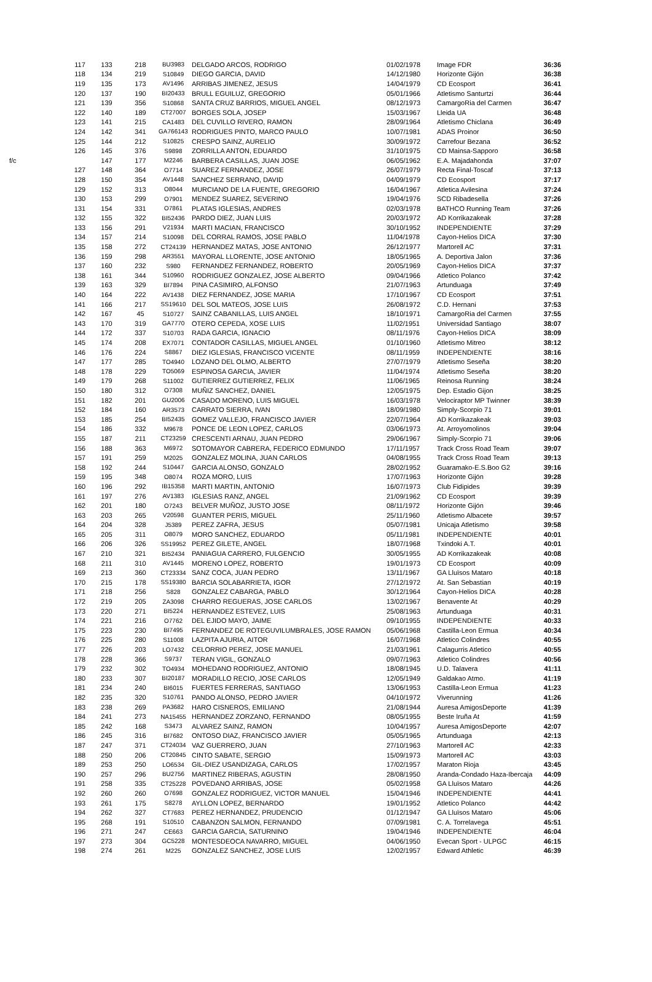| 117 | 133 | 218 | BU3983 | DELGADO ARCOS, RODRIGO | 01/02/1978 | Image FDR | 36:36 |
| 118 | 134 | 219 | S10849 | DIEGO GARCIA, DAVID | 14/12/1980 | Horizonte Gijón | 36:38 |
| 119 | 135 | 173 | AV1496 | ARRIBAS JIMENEZ, JESUS | 14/04/1979 | CD Ecosport | 36:41 |
| 120 | 137 | 190 | BI20433 | BRULL EGUILUZ, GREGORIO | 05/01/1966 | Atletismo Santurtzi | 36:44 |
| 121 | 139 | 356 | S10868 | SANTA CRUZ BARRIOS, MIGUEL ANGEL | 08/12/1973 | CamargoRia del Carmen | 36:47 |
| 122 | 140 | 189 | CT27007 | BORGES SOLA, JOSEP | 15/03/1967 | Lleida UA | 36:48 |
| 123 | 141 | 215 | CA1483 | DEL CUVILLO RIVERO, RAMON | 28/09/1964 | Atletismo Chiclana | 36:49 |
| 124 | 142 | 341 | GA766143 | RODRIGUES PINTO, MARCO PAULO | 10/07/1981 | ADAS Proinor | 36:50 |
| 125 | 144 | 212 | S10825 | CRESPO SAINZ, AURELIO | 30/09/1972 | Carrefour Bezana | 36:52 |
| 126 | 145 | 376 | S9898 | ZORRILLA ANTON, EDUARDO | 31/10/1975 | CD Mainsa-Sapporo | 36:58 |
| f/c | 147 | 177 | M2246 | BARBERA CASILLAS, JUAN JOSE | 06/05/1962 | E.A. Majadahonda | 37:07 |
| 127 | 148 | 364 | O7714 | SUAREZ FERNANDEZ, JOSE | 26/07/1979 | Recta Final-Toscaf | 37:13 |
| 128 | 150 | 354 | AV1448 | SANCHEZ SERRANO, DAVID | 04/09/1979 | CD Ecosport | 37:17 |
| 129 | 152 | 313 | O8044 | MURCIANO DE LA FUENTE, GREGORIO | 16/04/1967 | Atletica Avilesina | 37:24 |
| 130 | 153 | 299 | O7901 | MENDEZ SUAREZ, SEVERINO | 19/04/1976 | SCD Ribadesella | 37:26 |
| 131 | 154 | 331 | O7861 | PLATAS IGLESIAS, ANDRES | 02/03/1978 | BATHCO Running Team | 37:26 |
| 132 | 155 | 322 | BI52436 | PARDO DIEZ, JUAN LUIS | 20/03/1972 | AD Korrikazakeak | 37:28 |
| 133 | 156 | 291 | V21934 | MARTI MACIAN, FRANCISCO | 30/10/1952 | INDEPENDIENTE | 37:29 |
| 134 | 157 | 214 | S10098 | DEL CORRAL RAMOS, JOSE PABLO | 11/04/1978 | Cayon-Helios DICA | 37:30 |
| 135 | 158 | 272 | CT24139 | HERNANDEZ MATAS, JOSE ANTONIO | 26/12/1977 | Martorell AC | 37:31 |
| 136 | 159 | 298 | AR3551 | MAYORAL LLORENTE, JOSE ANTONIO | 18/05/1965 | A. Deportiva Jalon | 37:36 |
| 137 | 160 | 232 | S980 | FERNANDEZ FERNANDEZ, ROBERTO | 20/05/1969 | Cayon-Helios DICA | 37:37 |
| 138 | 161 | 344 | S10960 | RODRIGUEZ GONZALEZ, JOSE ALBERTO | 09/04/1966 | Atletico Polanco | 37:42 |
| 139 | 163 | 329 | BI7894 | PINA CASIMIRO, ALFONSO | 21/07/1963 | Artunduaga | 37:49 |
| 140 | 164 | 222 | AV1438 | DIEZ FERNANDEZ, JOSE MARIA | 17/10/1967 | CD Ecosport | 37:51 |
| 141 | 166 | 217 | SS19610 | DEL SOL MATEOS, JOSE LUIS | 26/08/1972 | C.D. Hernani | 37:53 |
| 142 | 167 | 45 | S10727 | SAINZ CABANILLAS, LUIS ANGEL | 18/10/1971 | CamargoRia del Carmen | 37:55 |
| 143 | 170 | 319 | GA7770 | OTERO CEPEDA, XOSE LUIS | 11/02/1951 | Universidad Santiago | 38:07 |
| 144 | 172 | 337 | S10703 | RADA GARCIA, IGNACIO | 08/11/1976 | Cayon-Helios DICA | 38:09 |
| 145 | 174 | 208 | EX7071 | CONTADOR CASILLAS, MIGUEL ANGEL | 01/10/1960 | Atletismo Mitreo | 38:12 |
| 146 | 176 | 224 | S8867 | DIEZ IGLESIAS, FRANCISCO VICENTE | 08/11/1959 | INDEPENDIENTE | 38:16 |
| 147 | 177 | 285 | TO4940 | LOZANO DEL OLMO, ALBERTO | 27/07/1979 | Atletismo Seseña | 38:20 |
| 148 | 178 | 229 | TO5069 | ESPINOSA GARCIA, JAVIER | 11/04/1974 | Atletismo Seseña | 38:20 |
| 149 | 179 | 268 | S11002 | GUTIERREZ GUTIERREZ, FELIX | 11/06/1965 | Reinosa Running | 38:24 |
| 150 | 180 | 312 | O7308 | MUÑIZ SANCHEZ, DANIEL | 12/05/1975 | Dep. Estadio Gijon | 38:25 |
| 151 | 182 | 201 | GU2006 | CASADO MORENO, LUIS MIGUEL | 16/03/1978 | Velociraptor MP Twinner | 38:39 |
| 152 | 184 | 160 | AR3573 | CARRATO SIERRA, IVAN | 18/09/1980 | Simply-Scorpio 71 | 39:01 |
| 153 | 185 | 254 | BI52435 | GOMEZ VALLEJO, FRANCISCO JAVIER | 22/07/1964 | AD Korrikazakeak | 39:03 |
| 154 | 186 | 332 | M9678 | PONCE DE LEON LOPEZ, CARLOS | 03/06/1973 | At. Arroyomolinos | 39:04 |
| 155 | 187 | 211 | CT23259 | CRESCENTI ARNAU, JUAN PEDRO | 29/06/1967 | Simply-Scorpio 71 | 39:06 |
| 156 | 188 | 363 | M6972 | SOTOMAYOR CABRERA, FEDERICO EDMUNDO | 17/11/1957 | Track Cross Road Team | 39:07 |
| 157 | 191 | 259 | M2025 | GONZALEZ MOLINA, JUAN CARLOS | 04/08/1955 | Track Cross Road Team | 39:13 |
| 158 | 192 | 244 | S10447 | GARCIA ALONSO, GONZALO | 28/02/1952 | Guaramako-E.S.Boo G2 | 39:16 |
| 159 | 195 | 348 | O8074 | ROZA MORO, LUIS | 17/07/1963 | Horizonte Gijón | 39:28 |
| 160 | 196 | 292 | IB15358 | MARTI MARTIN, ANTONIO | 16/07/1973 | Club Fidipides | 39:39 |
| 161 | 197 | 276 | AV1383 | IGLESIAS RANZ, ANGEL | 21/09/1962 | CD Ecosport | 39:39 |
| 162 | 201 | 180 | O7243 | BELVER MUÑOZ, JUSTO JOSE | 08/11/1972 | Horizonte Gijón | 39:46 |
| 163 | 203 | 265 | V20598 | GUANTER PERIS, MIGUEL | 25/11/1960 | Atletismo Albacete | 39:57 |
| 164 | 204 | 328 | J5389 | PEREZ ZAFRA, JESUS | 05/07/1981 | Unicaja Atletismo | 39:58 |
| 165 | 205 | 311 | O8079 | MORO SANCHEZ, EDUARDO | 05/11/1981 | INDEPENDIENTE | 40:01 |
| 166 | 206 | 326 | SS19952 | PEREZ GILETE, ANGEL | 18/07/1968 | Txindoki A.T. | 40:01 |
| 167 | 210 | 321 | BI52434 | PANIAGUA CARRERO, FULGENCIO | 30/05/1955 | AD Korrikazakeak | 40:08 |
| 168 | 211 | 310 | AV1445 | MORENO LOPEZ, ROBERTO | 19/01/1973 | CD Ecosport | 40:09 |
| 169 | 213 | 360 | CT23334 | SANZ COCA, JUAN PEDRO | 13/11/1967 | GA Lluïsos Mataro | 40:18 |
| 170 | 215 | 178 | SS19380 | BARCIA SOLABARRIETA, IGOR | 27/12/1972 | At. San Sebastian | 40:19 |
| 171 | 218 | 256 | S828 | GONZALEZ CABARGA, PABLO | 30/12/1964 | Cayon-Helios DICA | 40:28 |
| 172 | 219 | 205 | ZA3098 | CHARRO REGUERAS, JOSE CARLOS | 13/02/1967 | Benavente At | 40:29 |
| 173 | 220 | 271 | BI5224 | HERNANDEZ ESTEVEZ, LUIS | 25/08/1963 | Artunduaga | 40:31 |
| 174 | 221 | 216 | O7762 | DEL EJIDO MAYO, JAIME | 09/10/1955 | INDEPENDIENTE | 40:33 |
| 175 | 223 | 230 | BI7495 | FERNANDEZ DE ROTEGUVILUMBRALES, JOSE RAMON | 05/06/1968 | Castilla-Leon Ermua | 40:34 |
| 176 | 225 | 280 | S11008 | LAZPITA AJURIA, AITOR | 16/07/1968 | Atletico Colindres | 40:55 |
| 177 | 226 | 203 | LO7432 | CELORRIO PEREZ, JOSE MANUEL | 21/03/1961 | Calagurris Atletico | 40:55 |
| 178 | 228 | 366 | S9737 | TERAN VIGIL, GONZALO | 09/07/1963 | Atletico Colindres | 40:56 |
| 179 | 232 | 302 | TO4934 | MOHEDANO RODRIGUEZ, ANTONIO | 18/08/1945 | U.D. Talavera | 41:11 |
| 180 | 233 | 307 | BI20187 | MORADILLO RECIO, JOSE CARLOS | 12/05/1949 | Galdakao Atmo. | 41:19 |
| 181 | 234 | 240 | BI6015 | FUERTES FERRERAS, SANTIAGO | 13/06/1953 | Castilla-Leon Ermua | 41:23 |
| 182 | 235 | 320 | S10761 | PANDO ALONSO, PEDRO JAVIER | 04/10/1972 | Viverunning | 41:26 |
| 183 | 238 | 269 | PA3682 | HARO CISNEROS, EMILIANO | 21/08/1944 | Auresa AmigosDeporte | 41:39 |
| 184 | 241 | 273 | NA15455 | HERNANDEZ ZORZANO, FERNANDO | 08/05/1955 | Beste Iruña At | 41:59 |
| 185 | 242 | 168 | S3473 | ALVAREZ SAINZ, RAMON | 10/04/1957 | Auresa AmigosDeporte | 42:07 |
| 186 | 245 | 316 | BI7682 | ONTOSO DIAZ, FRANCISCO JAVIER | 05/05/1965 | Artunduaga | 42:13 |
| 187 | 247 | 371 | CT24034 | VAZ GUERRERO, JUAN | 27/10/1963 | Martorell AC | 42:33 |
| 188 | 250 | 206 | CT20845 | CINTO SABATE, SERGIO | 15/09/1973 | Martorell AC | 43:03 |
| 189 | 253 | 250 | LO6534 | GIL-DIEZ USANDIZAGA, CARLOS | 17/02/1957 | Maraton Rioja | 43:45 |
| 190 | 257 | 296 | BU2756 | MARTINEZ RIBERAS, AGUSTIN | 28/08/1950 | Aranda-Condado Haza-Ibercaja | 44:09 |
| 191 | 258 | 335 | CT25228 | POVEDANO ARRIBAS, JOSE | 05/02/1958 | GA Lluïsos Mataro | 44:26 |
| 192 | 260 | 260 | O7698 | GONZALEZ RODRIGUEZ, VICTOR MANUEL | 15/04/1946 | INDEPENDIENTE | 44:41 |
| 193 | 261 | 175 | S8278 | AYLLON LOPEZ, BERNARDO | 19/01/1952 | Atletico Polanco | 44:42 |
| 194 | 262 | 327 | CT7683 | PEREZ HERNANDEZ, PRUDENCIO | 01/12/1947 | GA Lluïsos Mataro | 45:06 |
| 195 | 268 | 191 | S10510 | CABANZON SALMON, FERNANDO | 07/09/1981 | C. A. Torrelavega | 45:51 |
| 196 | 271 | 247 | CE663 | GARCIA GARCIA, SATURNINO | 19/04/1946 | INDEPENDIENTE | 46:04 |
| 197 | 273 | 304 | GC5228 | MONTESDEOCA NAVARRO, MIGUEL | 04/06/1950 | Evecan Sport - ULPGC | 46:15 |
| 198 | 274 | 261 | M225 | GONZALEZ SANCHEZ, JOSE LUIS | 12/02/1957 | Edward Athletic | 46:39 |